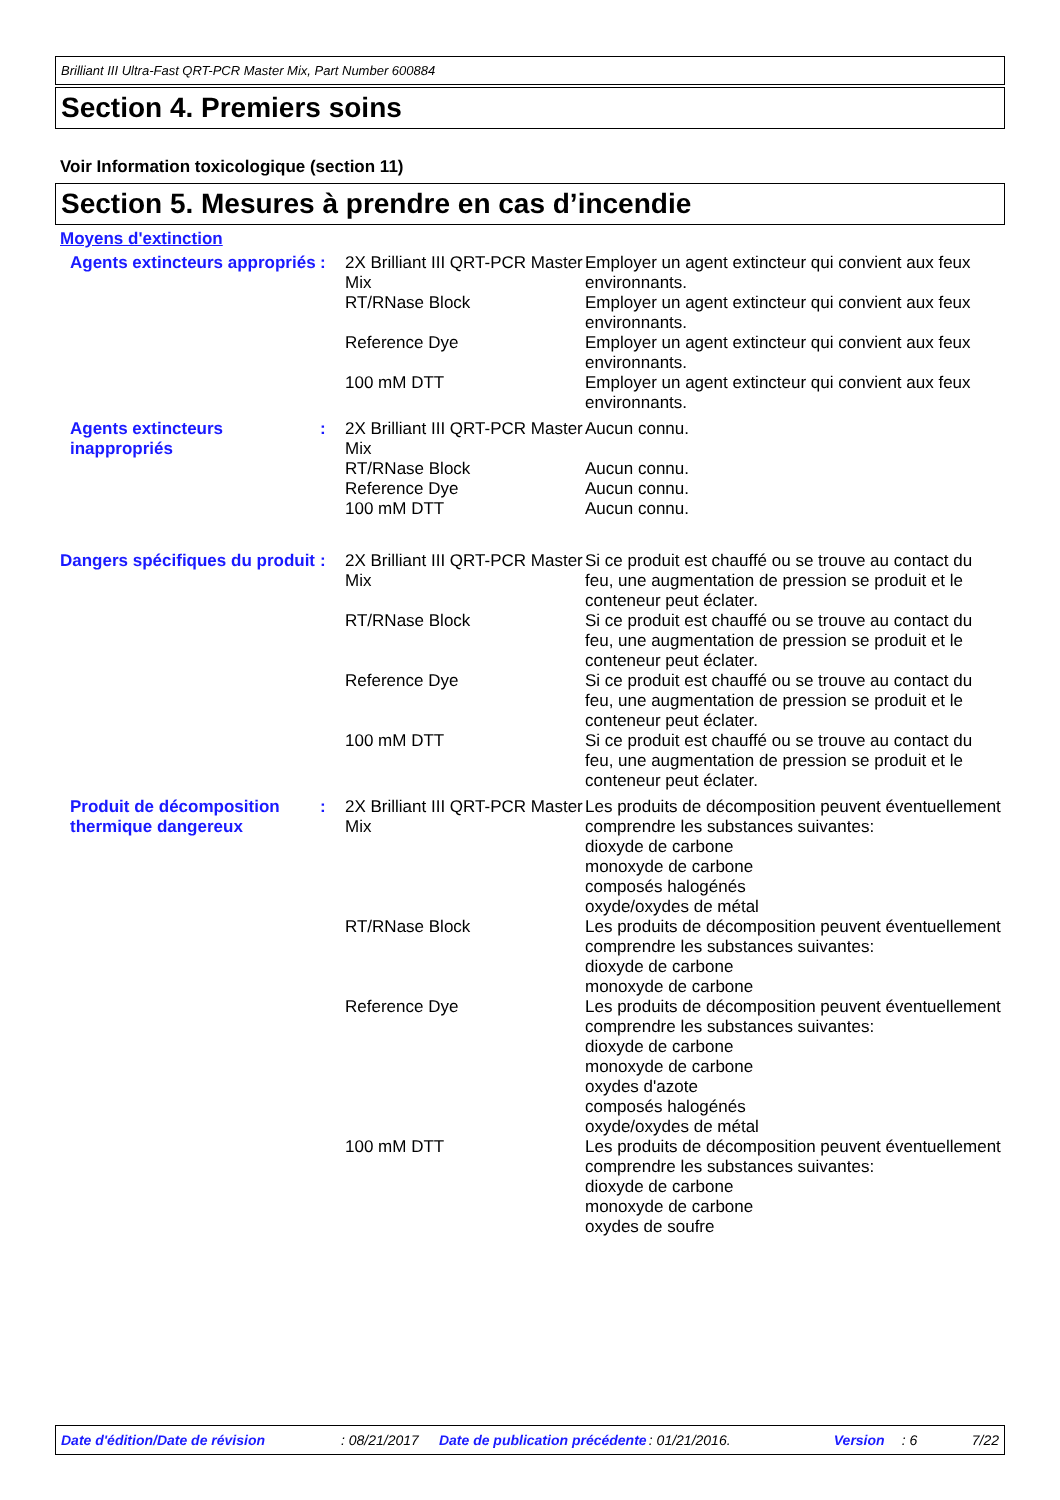Brilliant III Ultra-Fast QRT-PCR Master Mix, Part Number 600884
Section 4. Premiers soins
Voir Information toxicologique (section 11)
Section 5. Mesures à prendre en cas d’incendie
Moyens d'extinction
| Agents extincteurs appropriés | : | 2X Brilliant III QRT-PCR Master Mix | Employer un agent extincteur qui convient aux feux environnants. |
| | | RT/RNase Block | Employer un agent extincteur qui convient aux feux environnants. |
| | | Reference Dye | Employer un agent extincteur qui convient aux feux environnants. |
| | | 100 mM DTT | Employer un agent extincteur qui convient aux feux environnants. |
| Agents extincteurs inappropriés | : | 2X Brilliant III QRT-PCR Master Mix | Aucun connu. |
| | | RT/RNase Block | Aucun connu. |
| | | Reference Dye | Aucun connu. |
| | | 100 mM DTT | Aucun connu. |
| Dangers spécifiques du produit | : | 2X Brilliant III QRT-PCR Master Mix | Si ce produit est chauffé ou se trouve au contact du feu, une augmentation de pression se produit et le conteneur peut éclater. |
| | | RT/RNase Block | Si ce produit est chauffé ou se trouve au contact du feu, une augmentation de pression se produit et le conteneur peut éclater. |
| | | Reference Dye | Si ce produit est chauffé ou se trouve au contact du feu, une augmentation de pression se produit et le conteneur peut éclater. |
| | | 100 mM DTT | Si ce produit est chauffé ou se trouve au contact du feu, une augmentation de pression se produit et le conteneur peut éclater. |
| Produit de décomposition thermique dangereux | : | 2X Brilliant III QRT-PCR Master Mix | Les produits de décomposition peuvent éventuellement comprendre les substances suivantes: dioxyde de carbone monoxyde de carbone composés halogénés oxyde/oxydes de métal |
| | | RT/RNase Block | Les produits de décomposition peuvent éventuellement comprendre les substances suivantes: dioxyde de carbone monoxyde de carbone |
| | | Reference Dye | Les produits de décomposition peuvent éventuellement comprendre les substances suivantes: dioxyde de carbone monoxyde de carbone oxydes d'azote composés halogénés oxyde/oxydes de métal |
| | | 100 mM DTT | Les produits de décomposition peuvent éventuellement comprendre les substances suivantes: dioxyde de carbone monoxyde de carbone oxydes de soufre |
Date d'édition/Date de révision : 08/21/2017 Date de publication précédente : 01/21/2016. Version : 6 7/22